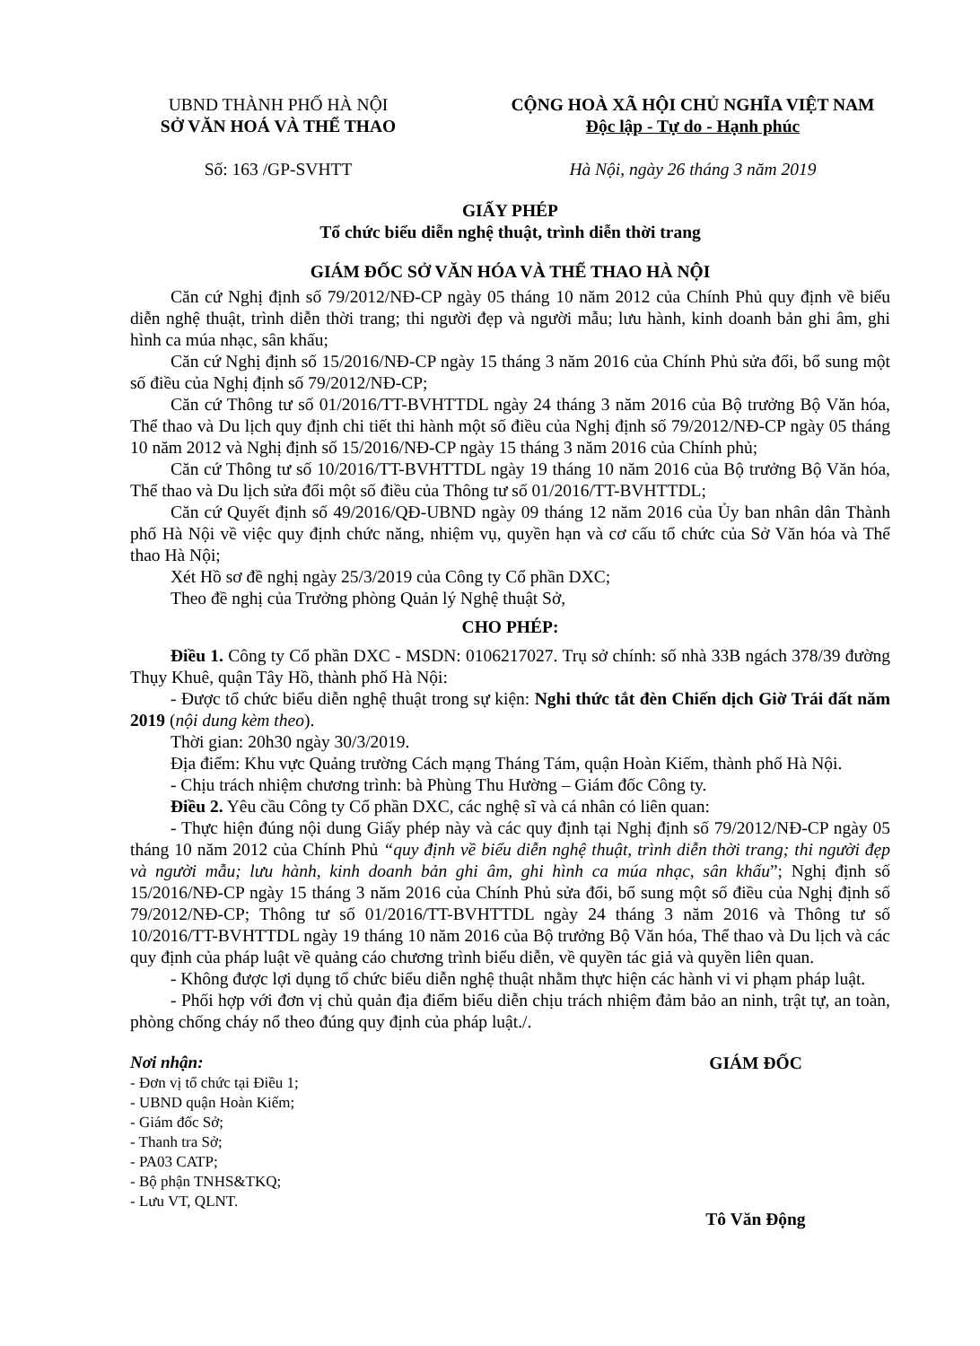UBND THÀNH PHỐ HÀ NỘI
SỞ VĂN HOÁ VÀ THỂ THAO
Số: 163 /GP-SVHTT
CỘNG HOÀ XÃ HỘI CHỦ NGHĨA VIỆT NAM
Độc lập - Tự do - Hạnh phúc
Hà Nội, ngày 26 tháng 3 năm 2019
GIẤY PHÉP
Tổ chức biểu diễn nghệ thuật, trình diễn thời trang
GIÁM ĐỐC SỞ VĂN HÓA VÀ THỂ THAO HÀ NỘI
Căn cứ Nghị định số 79/2012/NĐ-CP ngày 05 tháng 10 năm 2012 của Chính Phủ quy định về biểu diễn nghệ thuật, trình diễn thời trang; thi người đẹp và người mẫu; lưu hành, kinh doanh bản ghi âm, ghi hình ca múa nhạc, sân khấu;
Căn cứ Nghị định số 15/2016/NĐ-CP ngày 15 tháng 3 năm 2016 của Chính Phủ sửa đổi, bổ sung một số điều của Nghị định số 79/2012/NĐ-CP;
Căn cứ Thông tư số 01/2016/TT-BVHTTDL ngày 24 tháng 3 năm 2016 của Bộ trưởng Bộ Văn hóa, Thể thao và Du lịch quy định chi tiết thi hành một số điều của Nghị định số 79/2012/NĐ-CP ngày 05 tháng 10 năm 2012 và Nghị định số 15/2016/NĐ-CP ngày 15 tháng 3 năm 2016 của Chính phủ;
Căn cứ Thông tư số 10/2016/TT-BVHTTDL ngày 19 tháng 10 năm 2016 của Bộ trưởng Bộ Văn hóa, Thể thao và Du lịch sửa đổi một số điều của Thông tư số 01/2016/TT-BVHTTDL;
Căn cứ Quyết định số 49/2016/QĐ-UBND ngày 09 tháng 12 năm 2016 của Ủy ban nhân dân Thành phố Hà Nội về việc quy định chức năng, nhiệm vụ, quyền hạn và cơ cấu tổ chức của Sở Văn hóa và Thể thao Hà Nội;
Xét Hồ sơ đề nghị ngày 25/3/2019 của Công ty Cổ phần DXC;
Theo đề nghị của Trưởng phòng Quản lý Nghệ thuật Sở,
CHO PHÉP:
Điều 1. Công ty Cổ phần DXC - MSDN: 0106217027. Trụ sở chính: số nhà 33B ngách 378/39 đường Thụy Khuê, quận Tây Hồ, thành phố Hà Nội:
- Được tổ chức biểu diễn nghệ thuật trong sự kiện: Nghi thức tắt đèn Chiến dịch Giờ Trái đất năm 2019 (nội dung kèm theo).
Thời gian: 20h30 ngày 30/3/2019.
Địa điểm: Khu vực Quảng trường Cách mạng Tháng Tám, quận Hoàn Kiếm, thành phố Hà Nội.
- Chịu trách nhiệm chương trình: bà Phùng Thu Hường – Giám đốc Công ty.
Điều 2. Yêu cầu Công ty Cổ phần DXC, các nghệ sĩ và cá nhân có liên quan:
- Thực hiện đúng nội dung Giấy phép này và các quy định tại Nghị định số 79/2012/NĐ-CP ngày 05 tháng 10 năm 2012 của Chính Phủ “quy định về biểu diễn nghệ thuật, trình diễn thời trang; thi người đẹp và người mẫu; lưu hành, kinh doanh bản ghi âm, ghi hình ca múa nhạc, sân khấu”; Nghị định số 15/2016/NĐ-CP ngày 15 tháng 3 năm 2016 của Chính Phủ sửa đổi, bổ sung một số điều của Nghị định số 79/2012/NĐ-CP; Thông tư số 01/2016/TT-BVHTTDL ngày 24 tháng 3 năm 2016 và Thông tư số 10/2016/TT-BVHTTDL ngày 19 tháng 10 năm 2016 của Bộ trưởng Bộ Văn hóa, Thể thao và Du lịch và các quy định của pháp luật về quảng cáo chương trình biểu diễn, về quyền tác giả và quyền liên quan.
- Không được lợi dụng tổ chức biểu diễn nghệ thuật nhằm thực hiện các hành vi vi phạm pháp luật.
- Phối hợp với đơn vị chủ quản địa điểm biểu diễn chịu trách nhiệm đảm bảo an ninh, trật tự, an toàn, phòng chống cháy nổ theo đúng quy định của pháp luật./.
Nơi nhận:
- Đơn vị tổ chức tại Điều 1;
- UBND quận Hoàn Kiếm;
- Giám đốc Sở;
- Thanh tra Sở;
- PA03 CATP;
- Bộ phận TNHS&TKQ;
- Lưu VT, QLNT.
GIÁM ĐỐC
Tô Văn Động